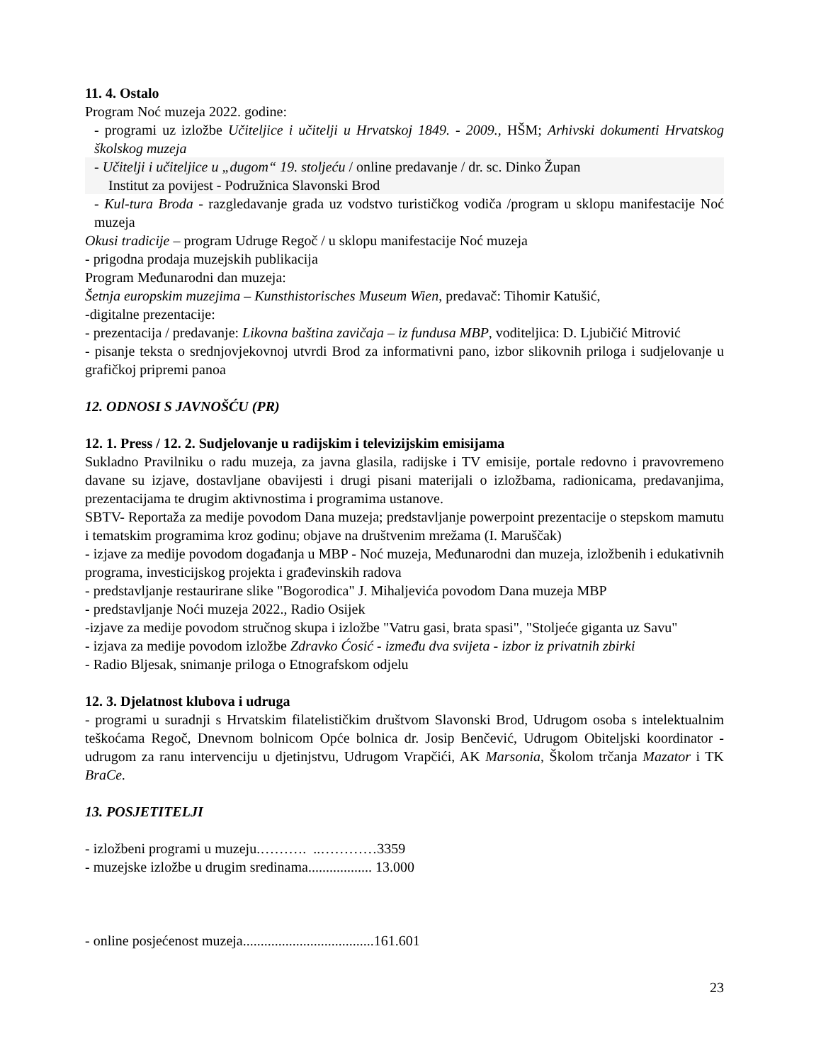11. 4. Ostalo
Program Noć muzeja 2022. godine:
- programi uz izložbe Učiteljice i učitelji u Hrvatskoj 1849. - 2009., HŠM; Arhivski dokumenti Hrvatskog školskog muzeja
- Učitelji i učiteljice u „dugom“ 19. stoljeću / online predavanje / dr. sc. Dinko Župan
Institut za povijest - Podružnica Slavonski Brod
- Kul-tura Broda - razgledavanje grada uz vodstvo turističkog vodiča /program u sklopu manifestacije Noć muzeja
Okusi tradicije – program Udruge Regoč / u sklopu manifestacije Noć muzeja
- prigodna prodaja muzejskih publikacija
Program Međunarodni dan muzeja:
Šetnja europskim muzejima – Kunsthistorisches Museum Wien, predavač: Tihomir Katušić,
-digitalne prezentacije:
- prezentacija / predavanje: Likovna baština zavičaja – iz fundusa MBP, voditeljica: D. Ljubičić Mitrović
- pisanje teksta o srednjovjekovnoj utvrdi Brod za informativni pano, izbor slikovnih priloga i sudjelovanje u grafičkoj pripremi panoa
12. ODNOSI S JAVNOŠĆU (PR)
12. 1. Press / 12. 2. Sudjelovanje u radijskim i televizijskim emisijama
Sukladno Pravilniku o radu muzeja, za javna glasila, radijske i TV emisije, portale redovno i pravovremeno davane su izjave, dostavljane obavijesti i drugi pisani materijali o izložbama, radionicama, predavanjima, prezentacijama te drugim aktivnostima i programima ustanove.
SBTV- Reportaža za medije povodom Dana muzeja; predstavljanje powerpoint prezentacije o stepskom mamutu i tematskim programima kroz godinu; objave na društvenim mrežama (I. Maruščak)
- izjave za medije povodom događanja u MBP - Noć muzeja, Međunarodni dan muzeja, izložbenih i edukativnih programa, investicijskog projekta i građevinskih radova
- predstavljanje restaurirane slike "Bogorodica" J. Mihaljevića povodom Dana muzeja MBP
- predstavljanje Noći muzeja 2022., Radio Osijek
-izjave za medije povodom stručnog skupa i izložbe "Vatru gasi, brata spasi", "Stoljeće giganta uz Savu"
- izjava za medije povodom izložbe Zdravko Ćosić - između dva svijeta - izbor iz privatnih zbirki
- Radio Bljesak, snimanje priloga o Etnografskom odjelu
12. 3. Djelatnost klubova i udruga
- programi u suradnji s Hrvatskim filatelističkim društvom Slavonski Brod, Udrugom osoba s intelektualnim teškoćama Regoč, Dnevnom bolnicom Opće bolnica dr. Josip Benčević, Udrugom Obiteljski koordinator - udrugom za ranu intervenciju u djetinjstvu, Udrugom Vrapčići, AK Marsonia, Školom trčanja Mazator i TK BraCe.
13. POSJETITELJI
- izložbeni programi u muzeju.………. ..…………3359
- muzejske izložbe u drugim sredinama.................. 13.000
- online posjećenost muzeja.....................................161.601
23